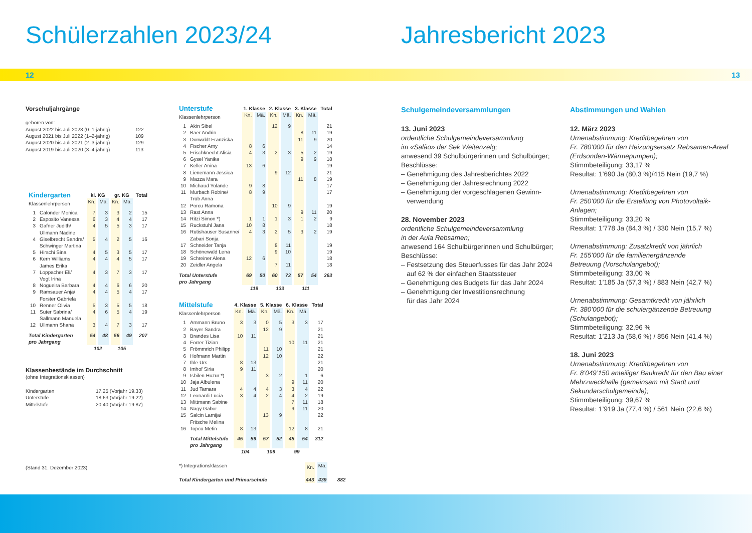Schülerzahlen 2023/24
12
Vorschuljahrgänge
geboren von:
| August 2022 bis Juli 2023 (0–1-jährig) | 122 |
| August 2021 bis Juli 2022 (1–2-jährig) | 109 |
| August 2020 bis Juli 2021 (2–3-jährig) | 129 |
| August 2019 bis Juli 2020 (3–4-jährig) | 113 |
| Kindergarten | | kl. KG | | gr. KG | | Total |
| Klassenlehrperson | | Kn. | Mä. | Kn. | Mä. | |
| 1 | Calonder Monica | 7 | 3 | 3 | 2 | 15 |
| 2 | Esposito Vanessa | 6 | 3 | 4 | 4 | 17 |
| 3 | Gafner Judith/ Ullmann Nadine | 4 | 5 | 5 | 3 | 17 |
| 4 | Giselbrecht Sandra/ Schwinger Martina | 5 | 4 | 2 | 5 | 16 |
| 5 | Hirschi Sina | 4 | 5 | 3 | 5 | 17 |
| 6 | Kern Williams James Erika | 4 | 4 | 4 | 5 | 17 |
| 7 | Loppacher Eli/ Vogt Irina | 4 | 3 | 7 | 3 | 17 |
| 8 | Nogueira Barbara | 4 | 4 | 6 | 6 | 20 |
| 9 | Ramsauer Anja/ Forster Gabriela | 4 | 4 | 5 | 4 | 17 |
| 10 | Renner Olivia | 5 | 3 | 5 | 5 | 18 |
| 11 | Suter Sabrina/ Sallmann Manuela | 4 | 6 | 5 | 4 | 19 |
| 12 | Ullmann Shana | 3 | 4 | 7 | 3 | 17 |
| Total Kindergarten pro Jahrgang | | 54 | 48 | 56 | 49 | 207 |
| | | 102 | | 105 | | |
Klassenbestände im Durchschnitt
(ohne Integrationsklassen)
| Kindergarten | 17.25 (Vorjahr 19.33) |
| Unterstufe | 18.63 (Vorjahr 19.22) |
| Mittelstufe | 20.40 (Vorjahr 19.87) |
(Stand 31. Dezember 2023)
| Unterstufe | | 1. Klasse | | 2. Klasse | | 3. Klasse | | Total |
| Klassenlehrperson | | Kn. | Mä. | Kn. | Mä. | Kn. | Mä. | |
| 1 | Akin Sibel | | | 12 | 9 | | | 21 |
| 2 | Baer Andrin | | | | | 8 | 11 | 19 |
| 3 | Dörwaldt Franziska | | | | | 11 | 9 | 20 |
| 4 | Fischer Amy | 8 | 6 | | | | | 14 |
| 5 | Frischknecht Alisia | 4 | 3 | 2 | 3 | 5 | 2 | 19 |
| 6 | Gysel Yanika | | | | | 9 | 9 | 18 |
| 7 | Keller Anina | 13 | 6 | | | | | 19 |
| 8 | Lienemann Jessica | | | 9 | 12 | | | 21 |
| 9 | Mazza Mara | | | | | 11 | 8 | 19 |
| 10 | Michaud Yolande | 9 | 8 | | | | | 17 |
| 11 | Murbach Robine/ Trüb Anna | 8 | 9 | | | | | 17 |
| 12 | Porcu Ramona | | | 10 | 9 | | | 19 |
| 13 | Rast Anna | | | | | 9 | 11 | 20 |
| 14 | Ritzi Simon *) | 1 | 1 | 1 | 3 | 1 | 2 | 9 |
| 15 | Ruckstuhl Jana | 10 | 8 | | | | | 18 |
| 16 | Rutishauser Susanne/ Zabari Sonja | 4 | 3 | 2 | 5 | 3 | 2 | 19 |
| 17 | Schneider Tanja | | | 8 | 11 | | | 19 |
| 18 | Schönewald Lena | | | 9 | 10 | | | 19 |
| 19 | Schreiner Alena | 12 | 6 | | | | | 18 |
| 20 | Zeidler Angela | | | 7 | 11 | | | 18 |
| Total Unterstufe pro Jahrgang | | 69 | 50 | 60 | 73 | 57 | 54 | 363 |
| | | 119 | | 133 | | 111 | | |
| Mittelstufe | | 4. Klasse | | 5. Klasse | | 6. Klasse | | Total |
| Klassenlehrperson | | Kn. | Mä. | Kn. | Mä. | Kn. | Mä. | |
| 1 | Ammann Bruno | 3 | 3 | 0 | 5 | 3 | 3 | 17 |
| 2 | Bayer Sandra | | | 12 | 9 | | | 21 |
| 3 | Brandes Lisa | 10 | 11 | | | | | 21 |
| 4 | Forrer Tizian | | | | | 10 | 11 | 21 |
| 5 | Frömmrich Philipp | | | 11 | 10 | | | 21 |
| 6 | Hofmann Martin | | | 12 | 10 | | | 22 |
| 7 | Ihle Urs | 8 | 13 | | | | | 21 |
| 8 | Imhof Siria | 9 | 11 | | | | | 20 |
| 9 | Isbilen Huzur *) | | | 3 | 2 | | 1 | 6 |
| 10 | Jaja Albulena | | | | | 9 | 11 | 20 |
| 11 | Jud Tamara | 4 | 4 | 4 | 3 | 3 | 4 | 22 |
| 12 | Leonardi Lucia | 3 | 4 | 2 | 4 | 4 | 2 | 19 |
| 13 | Mittmann Sabine | | | | | 7 | 11 | 18 |
| 14 | Nagy Gabor | | | | | 9 | 11 | 20 |
| 15 | Salcin Lamija/ Fritsche Melina | | | 13 | 9 | | | 22 |
| 16 | Topcu Metin | 8 | 13 | | | 12 | 8 | 21 |
| | Total Mittelstufe pro Jahrgang | 45 | 59 | 57 | 52 | 45 | 54 | 312 |
| | | 104 | | 109 | | 99 | | |
| *) Integrationsklassen | Kn. | Mä. | |
| Total Kindergarten und Primarschule | 443 | 439 | 882 |
Jahresbericht 2023
13
Schulgemeindeversammlungen
13. Juni 2023
ordentliche Schulgemeindeversammlung
im «Salão» der Sek Weitenzelg;
anwesend 39 Schulbürgerinnen und Schulbürger;
Beschlüsse:
– Genehmigung des Jahresberichtes 2022
– Genehmigung der Jahresrechnung 2022
– Genehmigung der vorgeschlagenen Gewinn-
verwendung
28. November 2023
ordentliche Schulgemeindeversammlung
in der Aula Rebsamen;
anwesend 164 Schulbürgerinnen und Schulbürger;
Beschlüsse:
– Festsetzung des Steuerfusses für das Jahr 2024
auf 62 % der einfachen Staatssteuer
– Genehmigung des Budgets für das Jahr 2024
– Genehmigung der Investitionsrechnung
für das Jahr 2024
Abstimmungen und Wahlen
12. März 2023
Urnenabstimmung: Kreditbegehren von
Fr. 780’000 für den Heizungsersatz Rebsamen-Areal (Erdsonden-Wärmepumpen);
Stimmbeteiligung: 33,17 %
Resultat: 1’690 Ja (80,3 %)/415 Nein (19,7 %)
Urnenabstimmung: Kreditbegehren von
Fr. 250’000 für die Erstellung von Photovoltaik-Anlagen;
Stimmbeteiligung: 33,20 %
Resultat: 1’778 Ja (84,3 %) / 330 Nein (15,7 %)
Urnenabstimmung: Zusatzkredit von jährlich
Fr. 155’000 für die familienergänzende
Betreuung (Vorschulangebot);
Stimmbeteiligung: 33,00 %
Resultat: 1’185 Ja (57,3 %) / 883 Nein (42,7 %)
Urnenabstimmung: Gesamtkredit von jährlich
Fr. 380’000 für die schulergänzende Betreuung (Schulangebot);
Stimmbeteiligung: 32,96 %
Resultat: 1’213 Ja (58,6 %) / 856 Nein (41,4 %)
18. Juni 2023
Urnenabstimmung: Kreditbegehren von
Fr. 8’049’150 anteiliger Baukredit für den Bau einer Mehrzweckhalle (gemeinsam mit Stadt und Sekundarschulgemeinde);
Stimmbeteiligung: 39,67 %
Resultat: 1’919 Ja (77,4 %) / 561 Nein (22,6 %)